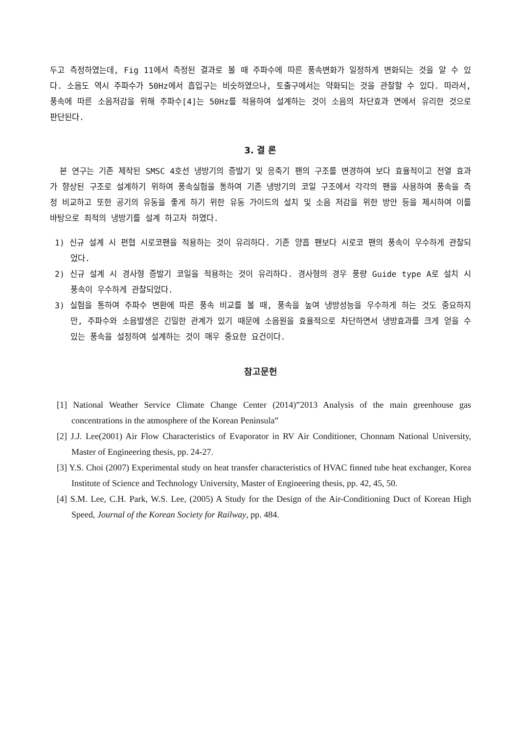두고 측정하였는데, Fig 11에서 측정된 결과로 볼 때 주파수에 따른 풍속변화가 일정하게 변화되는 것을 알 수 있다. 소음도 역시 주파수가 50Hz에서 흡입구는 비슷하였으나, 토출구에서는 약화되는 것을 관찰할 수 있다. 따라서, 풍속에 따른 소음저감을 위해 주파수[4]는 50Hz를 적용하여 설계하는 것이 소음의 차단효과 면에서 유리한 것으로 판단된다.
3. 결 론
본 연구는 기존 제작된 SMSC 4호선 냉방기의 증발기 및 응축기 팬의 구조를 변경하여 보다 효율적이고 전열 효과가 향상된 구조로 설계하기 위하여 풍속실험을 통하여 기존 냉방기의 코일 구조에서 각각의 팬을 사용하여 풍속을 측정 비교하고 또한 공기의 유동을 좋게 하기 위한 유동 가이드의 설치 및 소음 저감을 위한 방안 등을 제시하여 이를 바탕으로 최적의 냉방기를 설계 하고자 하였다.
1) 신규 설계 시 편협 시로코팬을 적용하는 것이 유리하다. 기존 양흡 팬보다 시로코 팬의 풍속이 우수하게 관찰되었다.
2) 신규 설계 시 경사형 증발기 코일을 적용하는 것이 유리하다. 경사형의 경우 풍량 Guide type A로 설치 시 풍속이 우수하게 관찰되었다.
3) 실험을 통하여 주파수 변환에 따른 풍속 비교를 볼 때, 풍속을 높여 냉방성능을 우수하게 하는 것도 중요하지만, 주파수와 소음발생은 긴밀한 관계가 있기 때문에 소음원을 효율적으로 차단하면서 냉방효과를 크게 얻을 수 있는 풍속을 설정하여 설계하는 것이 매우 중요한 요건이다.
참고문헌
[1] National Weather Service Climate Change Center (2014)”2013 Analysis of the main greenhouse gas concentrations in the atmosphere of the Korean Peninsula”
[2] J.J. Lee(2001) Air Flow Characteristics of Evaporator in RV Air Conditioner, Chonnam National University, Master of Engineering thesis, pp. 24-27.
[3] Y.S. Choi (2007) Experimental study on heat transfer characteristics of HVAC finned tube heat exchanger, Korea Institute of Science and Technology University, Master of Engineering thesis, pp. 42, 45, 50.
[4] S.M. Lee, C.H. Park, W.S. Lee, (2005) A Study for the Design of the Air-Conditioning Duct of Korean High Speed, Journal of the Korean Society for Railway, pp. 484.